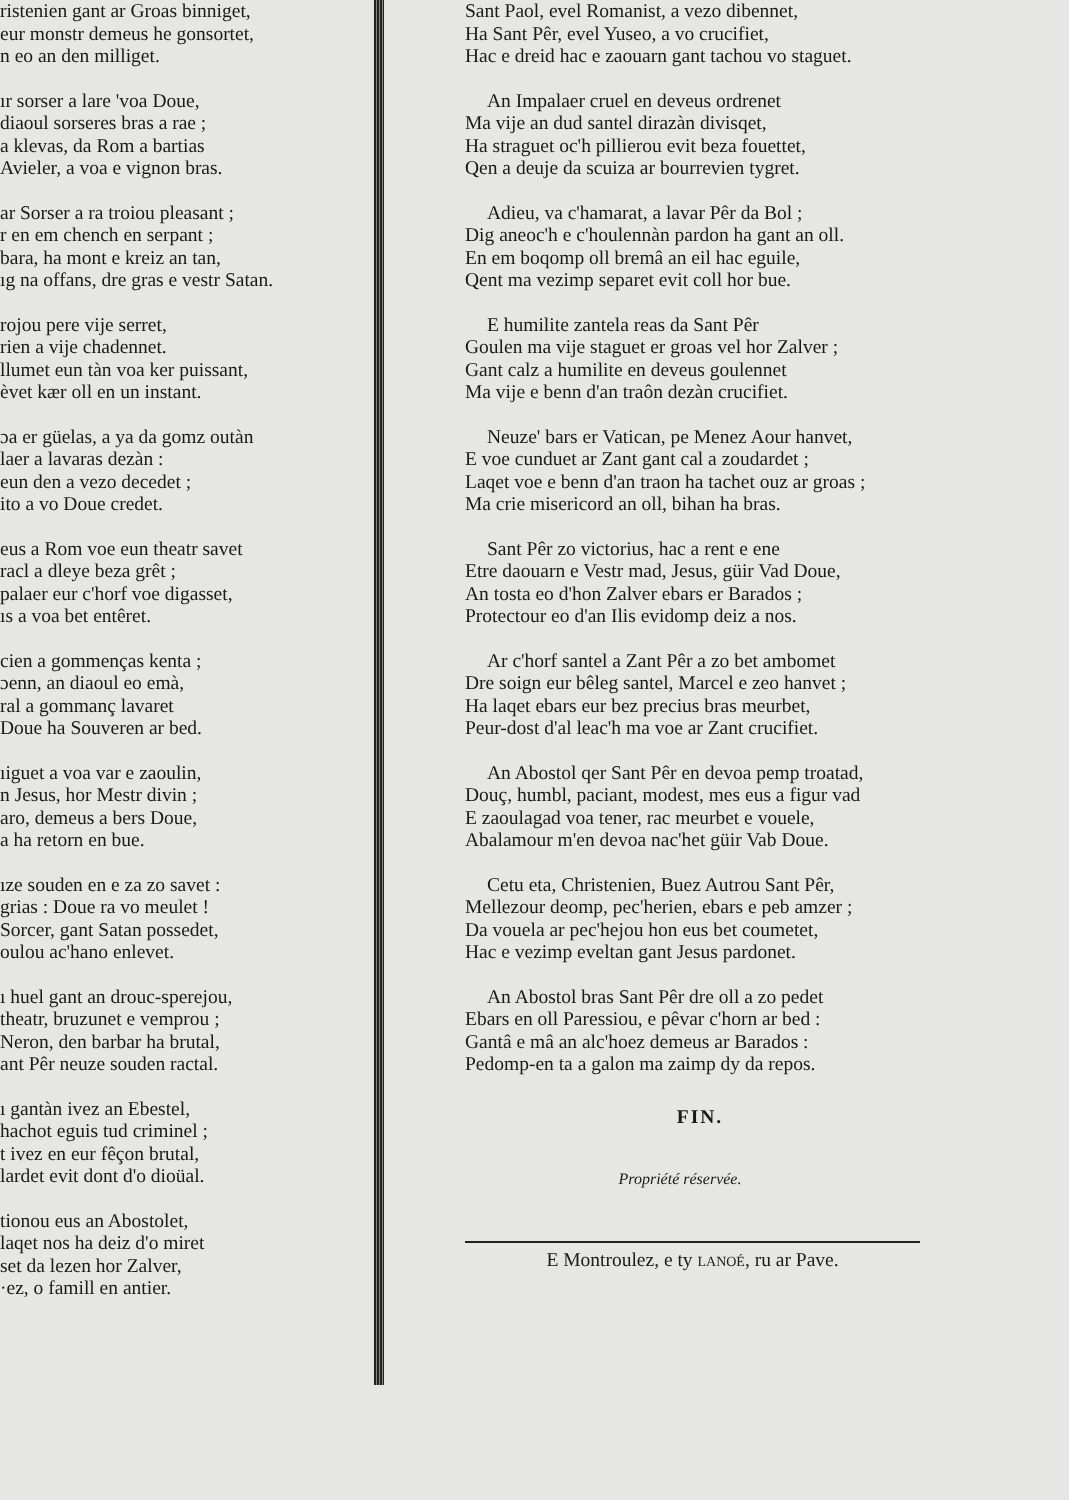ristenien gant ar Groas binniget,
eur monstr demeus he gonsortet,
n eo an den milliget.
ır sorser a lare 'voa Doue,
diaoul sorseres bras a rae ;
a klevas, da Rom a bartias
Avieler, a voa e vignon bras.
ar Sorser a ra troiou pleasant ;
r en em chench en serpant ;
bara, ha mont e kreiz an tan,
ıg na offans, dre gras e vestr Satan.
rojou pere vije serret,
rien a vije chadennet.
llumet eun tàn voa ker puissant,
èvet kær oll en un instant.
ɔa er güelas, a ya da gomz outàn
laer a lavaras dezàn :
eun den a vezo decedet ;
ito a vo Doue credet.
eus a Rom voe eun theatr savet
racl a dleye beza grêt ;
palaer eur c'horf voe digasset,
ıs a voa bet entêret.
cien a gommenças kenta ;
ɔenn, an diaoul eo emà,
ral a gommanç lavaret
Doue ha Souveren ar bed.
ıiguet a voa var e zaoulin,
n Jesus, hor Mestr divin ;
aro, demeus a bers Doue,
a ha retorn en bue.
ıze souden en e za zo savet :
grias : Doue ra vo meulet !
Sorcer, gant Satan possedet,
oulou ac'hano enlevet.
ı huel gant an drouc-sperejou,
theatr, bruzunet e vemprou ;
Neron, den barbar ha brutal,
ant Pêr neuze souden ractal.
ı gantàn ivez an Ebestel,
hachot eguis tud criminel ;
t ivez en eur fêçon brutal,
lardet evit dont d'o dioüal.
tionou eus an Abostolet,
laqet nos ha deiz d'o miret
set da lezen hor Zalver,
·ez, o famill en antier.
Sant Paol, evel Romanist, a vezo dibennet,
Ha Sant Pêr, evel Yuseo, a vo crucifiet,
Hac e dreid hac e zaouarn gant tachou vo staguet.
An Impalaer cruel en deveus ordrenet
Ma vije an dud santel dirazàn divisqet,
Ha straguet oc'h pillierou evit beza fouettet,
Qen a deuje da scuiza ar bourrevien tygret.
Adieu, va c'hamarat, a lavar Pêr da Bol ;
Dig aneoc'h e c'houlennàn pardon ha gant an oll.
En em boqomp oll bremâ an eil hac eguile,
Qent ma vezimp separet evit coll hor bue.
E humilite zantela reas da Sant Pêr
Goulen ma vije staguet er groas vel hor Zalver ;
Gant calz a humilite en deveus goulennet
Ma vije e benn d'an traôn dezàn crucifiet.
Neuze' bars er Vatican, pe Menez Aour hanvet,
E voe cunduet ar Zant gant cal a zoudardet ;
Laqet voe e benn d'an traon ha tachet ouz ar groas ;
Ma crie misericord an oll, bihan ha bras.
Sant Pêr zo victorius, hac a rent e ene
Etre daouarn e Vestr mad, Jesus, güir Vad Doue,
An tosta eo d'hon Zalver ebars er Barados ;
Protectour eo d'an Ilis evidomp deiz a nos.
Ar c'horf santel a Zant Pêr a zo bet ambomet
Dre soign eur bêleg santel, Marcel e zeo hanvet ;
Ha laqet ebars eur bez precius bras meurbet,
Peur-dost d'al leac'h ma voe ar Zant crucifiet.
An Abostol qer Sant Pêr en devoa pemp troatad,
Douç, humbl, paciant, modest, mes eus a figur vad
E zaoulagad voa tener, rac meurbet e vouele,
Abalamour m'en devoa nac'het güir Vab Doue.
Cetu eta, Christenien, Buez Autrou Sant Pêr,
Mellezour deomp, pec'herien, ebars e peb amzer ;
Da vouela ar pec'hejou hon eus bet coumetet,
Hac e vezimp eveltan gant Jesus pardonet.
An Abostol bras Sant Pêr dre oll a zo pedet
Ebars en oll Paressiou, e pêvar c'horn ar bed :
Gantâ e mâ an alc'hoez demeus ar Barados :
Pedomp-en ta a galon ma zaimp dy da repos.
FIN.
Propriété réservée.
E Montroulez, e ty LANOÉ, ru ar Pave.